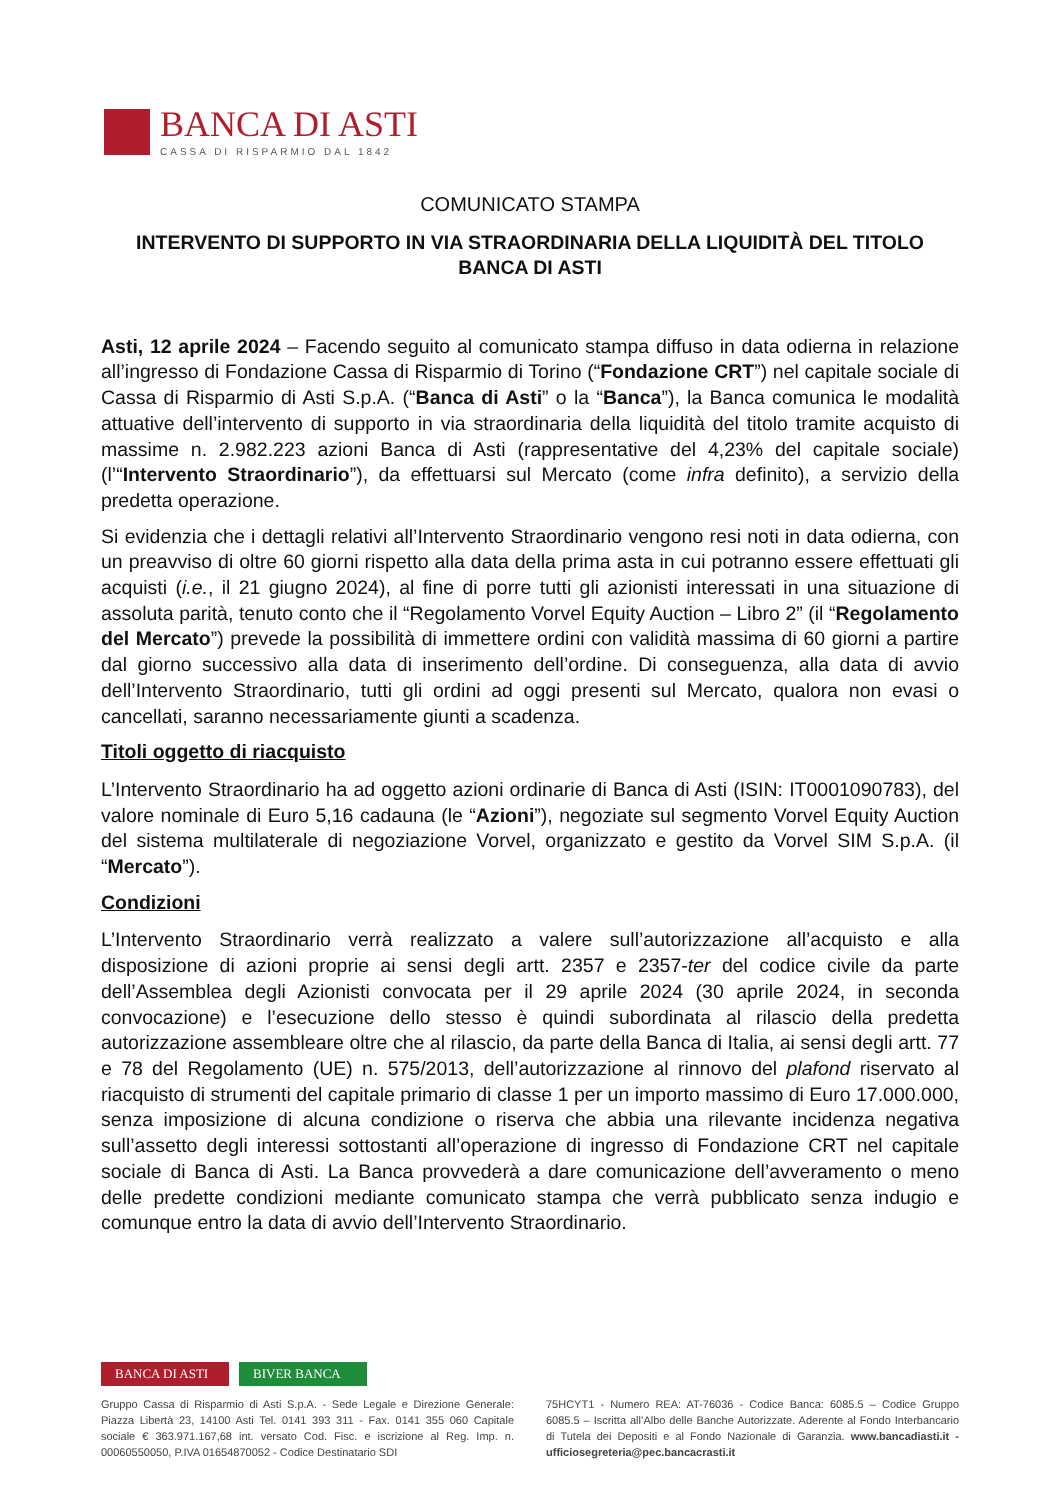BANCA DI ASTI
CASSA DI RISPARMIO DAL 1842
COMUNICATO STAMPA
INTERVENTO DI SUPPORTO IN VIA STRAORDINARIA DELLA LIQUIDITÀ DEL TITOLO BANCA DI ASTI
Asti, 12 aprile 2024 – Facendo seguito al comunicato stampa diffuso in data odierna in relazione all’ingresso di Fondazione Cassa di Risparmio di Torino (“Fondazione CRT”) nel capitale sociale di Cassa di Risparmio di Asti S.p.A. (“Banca di Asti” o la “Banca”), la Banca comunica le modalità attuative dell’intervento di supporto in via straordinaria della liquidità del titolo tramite acquisto di massime n. 2.982.223 azioni Banca di Asti (rappresentative del 4,23% del capitale sociale) (l’“Intervento Straordinario”), da effettuarsi sul Mercato (come infra definito), a servizio della predetta operazione.
Si evidenzia che i dettagli relativi all’Intervento Straordinario vengono resi noti in data odierna, con un preavviso di oltre 60 giorni rispetto alla data della prima asta in cui potranno essere effettuati gli acquisti (i.e., il 21 giugno 2024), al fine di porre tutti gli azionisti interessati in una situazione di assoluta parità, tenuto conto che il “Regolamento Vorvel Equity Auction – Libro 2” (il “Regolamento del Mercato”) prevede la possibilità di immettere ordini con validità massima di 60 giorni a partire dal giorno successivo alla data di inserimento dell’ordine. Di conseguenza, alla data di avvio dell’Intervento Straordinario, tutti gli ordini ad oggi presenti sul Mercato, qualora non evasi o cancellati, saranno necessariamente giunti a scadenza.
Titoli oggetto di riacquisto
L’Intervento Straordinario ha ad oggetto azioni ordinarie di Banca di Asti (ISIN: IT0001090783), del valore nominale di Euro 5,16 cadauna (le “Azioni”), negoziate sul segmento Vorvel Equity Auction del sistema multilaterale di negoziazione Vorvel, organizzato e gestito da Vorvel SIM S.p.A. (il “Mercato”).
Condizioni
L’Intervento Straordinario verrà realizzato a valere sull’autorizzazione all’acquisto e alla disposizione di azioni proprie ai sensi degli artt. 2357 e 2357-ter del codice civile da parte dell’Assemblea degli Azionisti convocata per il 29 aprile 2024 (30 aprile 2024, in seconda convocazione) e l’esecuzione dello stesso è quindi subordinata al rilascio della predetta autorizzazione assembleare oltre che al rilascio, da parte della Banca di Italia, ai sensi degli artt. 77 e 78 del Regolamento (UE) n. 575/2013, dell’autorizzazione al rinnovo del plafond riservato al riacquisto di strumenti del capitale primario di classe 1 per un importo massimo di Euro 17.000.000, senza imposizione di alcuna condizione o riserva che abbia una rilevante incidenza negativa sull’assetto degli interessi sottostanti all’operazione di ingresso di Fondazione CRT nel capitale sociale di Banca di Asti. La Banca provvederà a dare comunicazione dell’avveramento o meno delle predette condizioni mediante comunicato stampa che verrà pubblicato senza indugio e comunque entro la data di avvio dell’Intervento Straordinario.
BANCA DI ASTI
BIVER BANCA
Gruppo Cassa di Risparmio di Asti S.p.A. - Sede Legale e Direzione Generale: Piazza Libertà 23, 14100 Asti Tel. 0141 393 311 - Fax. 0141 355 060 Capitale sociale € 363.971.167,68 int. versato Cod. Fisc. e iscrizione al Reg. Imp. n. 00060550050, P.IVA 01654870052 - Codice Destinatario SDI
75HCYT1 - Numero REA: AT-76036 - Codice Banca: 6085.5 – Codice Gruppo 6085.5 – Iscritta all’Albo delle Banche Autorizzate. Aderente al Fondo Interbancario di Tutela dei Depositi e al Fondo Nazionale di Garanzia. www.bancadiasti.it - ufficiosegreteria@pec.bancacrasti.it